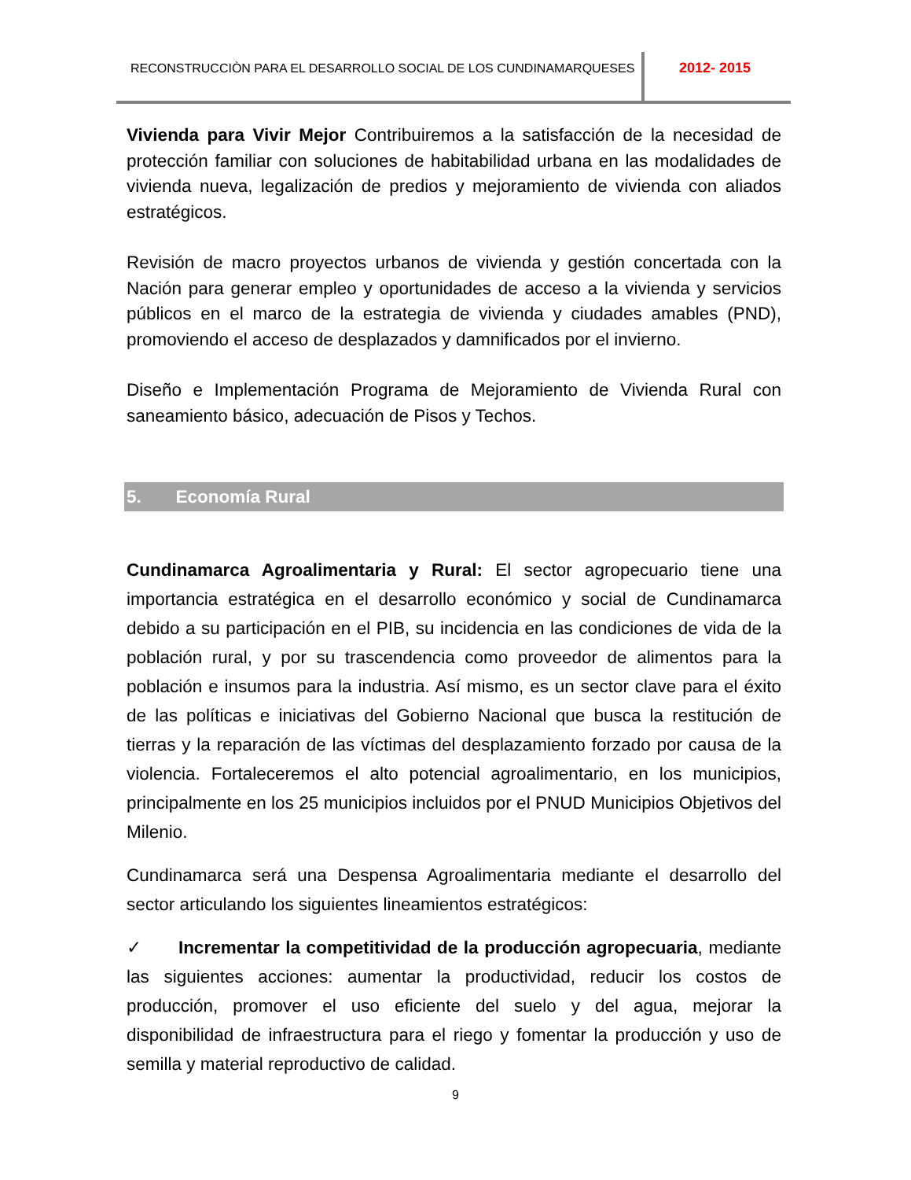RECONSTRUCCIÒN PARA EL DESARROLLO SOCIAL DE LOS CUNDINAMARQUESES 2012- 2015
Vivienda para Vivir Mejor Contribuiremos a la satisfacción de la necesidad de protección familiar con soluciones de habitabilidad urbana en las modalidades de vivienda nueva, legalización de predios y mejoramiento de vivienda con aliados estratégicos.
Revisión de macro proyectos urbanos de vivienda y gestión concertada con la Nación para generar empleo y oportunidades de acceso a la vivienda y servicios públicos en el marco de la estrategia de vivienda y ciudades amables (PND), promoviendo el acceso de desplazados y damnificados por el invierno.
Diseño e Implementación Programa de Mejoramiento de Vivienda Rural con saneamiento básico, adecuación de Pisos y Techos.
5. Economía Rural
Cundinamarca Agroalimentaria y Rural: El sector agropecuario tiene una importancia estratégica en el desarrollo económico y social de Cundinamarca debido a su participación en el PIB, su incidencia en las condiciones de vida de la población rural, y por su trascendencia como proveedor de alimentos para la población e insumos para la industria. Así mismo, es un sector clave para el éxito de las políticas e iniciativas del Gobierno Nacional que busca la restitución de tierras y la reparación de las víctimas del desplazamiento forzado por causa de la violencia. Fortaleceremos el alto potencial agroalimentario, en los municipios, principalmente en los 25 municipios incluidos por el PNUD Municipios Objetivos del Milenio.
Cundinamarca será una Despensa Agroalimentaria mediante el desarrollo del sector articulando los siguientes lineamientos estratégicos:
✓ Incrementar la competitividad de la producción agropecuaria, mediante las siguientes acciones: aumentar la productividad, reducir los costos de producción, promover el uso eficiente del suelo y del agua, mejorar la disponibilidad de infraestructura para el riego y fomentar la producción y uso de semilla y material reproductivo de calidad.
9